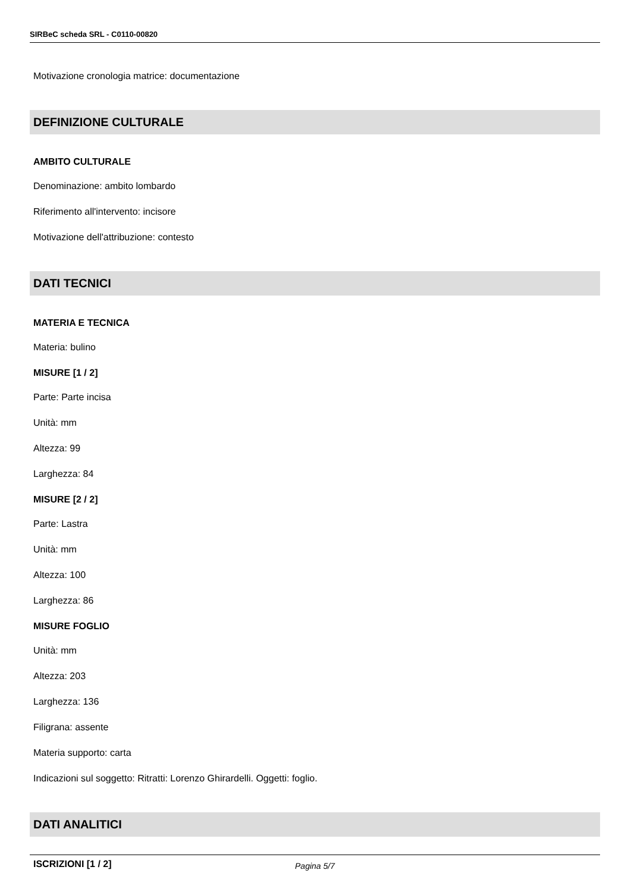SIRBeC scheda SRL - C0110-00820
Motivazione cronologia matrice: documentazione
DEFINIZIONE CULTURALE
AMBITO CULTURALE
Denominazione: ambito lombardo
Riferimento all'intervento: incisore
Motivazione dell'attribuzione: contesto
DATI TECNICI
MATERIA E TECNICA
Materia: bulino
MISURE [1 / 2]
Parte: Parte incisa
Unità: mm
Altezza: 99
Larghezza: 84
MISURE [2 / 2]
Parte: Lastra
Unità: mm
Altezza: 100
Larghezza: 86
MISURE FOGLIO
Unità: mm
Altezza: 203
Larghezza: 136
Filigrana: assente
Materia supporto: carta
Indicazioni sul soggetto: Ritratti: Lorenzo Ghirardelli. Oggetti: foglio.
DATI ANALITICI
ISCRIZIONI [1 / 2]
Pagina 5/7